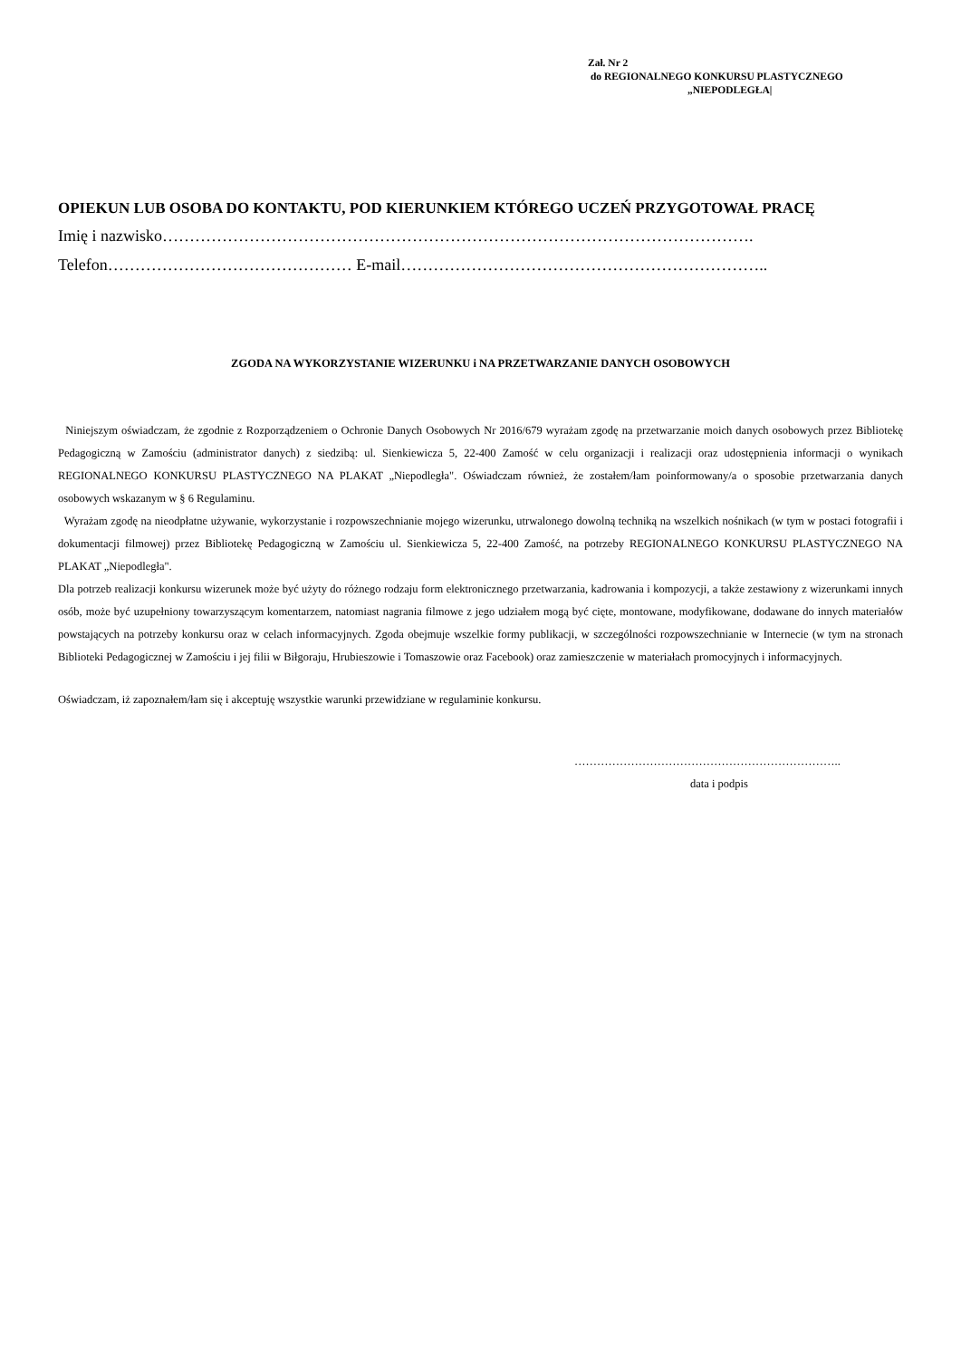Zał. Nr 2
do REGIONALNEGO KONKURSU PLASTYCZNEGO
„NIEPODLEGŁA|
OPIEKUN LUB OSOBA DO KONTAKTU, POD KIERUNKIEM KTÓREGO UCZEŃ PRZYGOTOWAŁ PRACĘ
Imię i nazwisko……………………………………………………………………………………………….
Telefon……………………………………… E-mail…………………………………………………………..
ZGODA NA WYKORZYSTANIE WIZERUNKU i NA PRZETWARZANIE DANYCH OSOBOWYCH
Niniejszym oświadczam, że zgodnie z Rozporządzeniem o Ochronie Danych Osobowych Nr 2016/679 wyrażam zgodę na przetwarzanie moich danych osobowych przez Bibliotekę Pedagogiczną w Zamościu (administrator danych) z siedzibą: ul. Sienkiewicza 5, 22-400 Zamość w celu organizacji i realizacji oraz udostępnienia informacji o wynikach REGIONALNEGO KONKURSU PLASTYCZNEGO NA PLAKAT „Niepodległa". Oświadczam również, że zostałem/łam poinformowany/a o sposobie przetwarzania danych osobowych wskazanym w § 6 Regulaminu.
Wyrażam zgodę na nieodpłatne używanie, wykorzystanie i rozpowszechnianie mojego wizerunku, utrwalonego dowolną techniką na wszelkich nośnikach (w tym w postaci fotografii i dokumentacji filmowej) przez Bibliotekę Pedagogiczną w Zamościu ul. Sienkiewicza 5, 22-400 Zamość, na potrzeby REGIONALNEGO KONKURSU PLASTYCZNEGO NA PLAKAT „Niepodległa".
Dla potrzeb realizacji konkursu wizerunek może być użyty do różnego rodzaju form elektronicznego przetwarzania, kadrowania i kompozycji, a także zestawiony z wizerunkami innych osób, może być uzupełniony towarzyszącym komentarzem, natomiast nagrania filmowe z jego udziałem mogą być cięte, montowane, modyfikowane, dodawane do innych materiałów powstających na potrzeby konkursu oraz w celach informacyjnych. Zgoda obejmuje wszelkie formy publikacji, w szczególności rozpowszechnianie w Internecie (w tym na stronach Biblioteki Pedagogicznej w Zamościu i jej filii w Biłgoraju, Hrubieszowie i Tomaszowie oraz Facebook) oraz zamieszczenie w materiałach promocyjnych i informacyjnych.
Oświadczam, iż zapoznałem/łam się i akceptuję wszystkie warunki przewidziane w regulaminie konkursu.
……………………………………………………………..
data i podpis